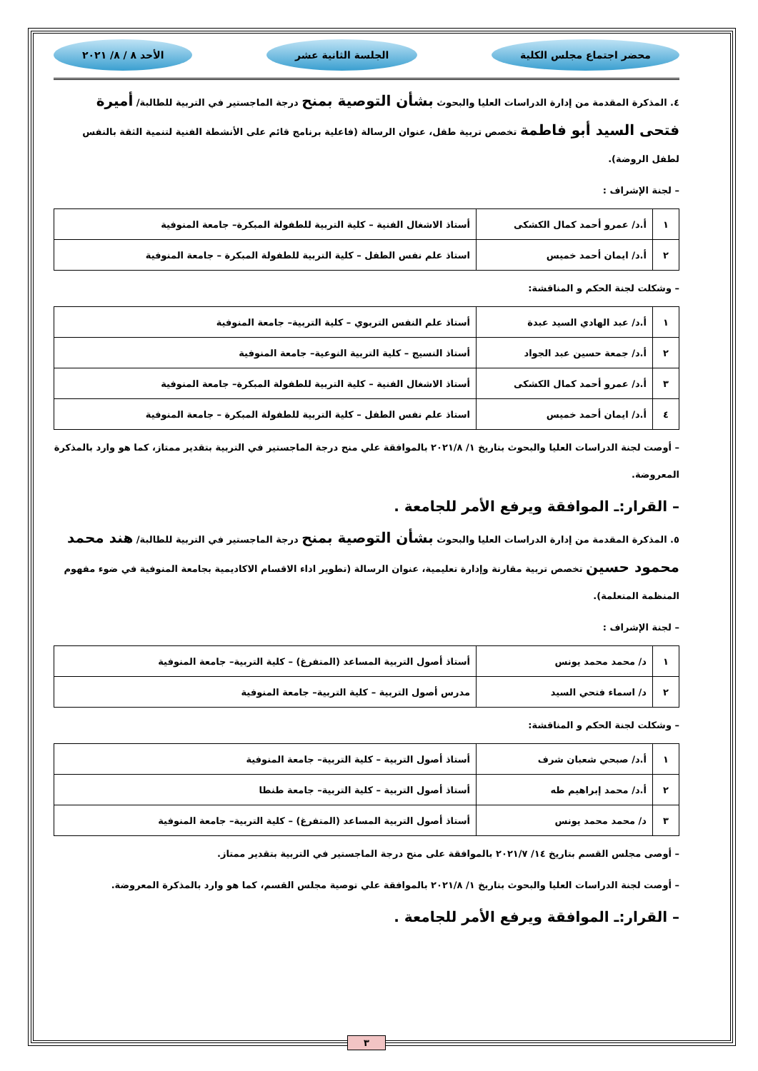محضر اجتماع مجلس الكلية الجلسة الثانية عشر الأحد ٨ / ٨/ ٢٠٢١
٤. المذكرة المقدمة من إدارة الدراسات العليا والبحوث بشأن التوصية بمنح درجة الماجستير في التربية للطالبة/ أميرة فتحى السيد أبو فاطمة تخصص تربية طفل، عنوان الرسالة (فاعلية برنامج قائم على الأنشطة الفنية لتنمية الثقة بالنفس لطفل الروضة).
– لجنة الإشراف :
| ١ | أ.د/ عمرو أحمد كمال الكشكى | أستاذ الاشغال الفنية – كلية التربية للطفولة المبكرة– جامعة المنوفية |
| ٢ | أ.د/ ايمان أحمد خميس | استاذ علم نفس الطفل – كلية التربية للطفولة المبكرة – جامعة المنوفية |
– وشكلت لجنة الحكم و المناقشة:
| ١ | أ.د/ عبد الهادي السيد عبدة | أستاذ علم النفس التربوي – كلية التربية– جامعة المنوفية |
| ٢ | أ.د/ جمعة حسين عبد الجواد | أستاذ النسيج – كلية التربية النوعية– جامعة المنوفية |
| ٣ | أ.د/ عمرو أحمد كمال الكشكى | أستاذ الاشغال الفنية – كلية التربية للطفولة المبكرة– جامعة المنوفية |
| ٤ | أ.د/ ايمان أحمد خميس | استاذ علم نفس الطفل – كلية التربية للطفولة المبكرة – جامعة المنوفية |
– أوصت لجنة الدراسات العليا والبحوث بتاريخ ١/ ٢٠٢١/٨ بالموافقة علي منح درجة الماجستير في التربية بتقدير ممتاز، كما هو وارد بالمذكرة المعروضة.
– القرار:ـ الموافقة ويرفع الأمر للجامعة .
٥. المذكرة المقدمة من إدارة الدراسات العليا والبحوث بشأن التوصية بمنح درجة الماجستير في التربية للطالبة/ هند محمد محمود حسين تخصص تربية مقارنة وإدارة تعليمية، عنوان الرسالة (تطوير اداء الاقسام الاكاديمية بجامعة المنوفية في ضوء مفهوم المنظمة المتعلمة).
– لجنة الإشراف :
| ١ | د/ محمد محمد يونس | أستاذ أصول التربية المساعد (المتفرغ) – كلية التربية– جامعة المنوفية |
| ٢ | د/ اسماء فتحي السيد | مدرس أصول التربية – كلية التربية– جامعة المنوفية |
– وشكلت لجنة الحكم و المناقشة:
| ١ | أ.د/ صبحي شعبان شرف | أستاذ أصول التربية – كلية التربية– جامعة المنوفية |
| ٢ | أ.د/ محمد إبراهيم طه | أستاذ أصول التربية – كلية التربية– جامعة طنطا |
| ٣ | د/ محمد محمد يونس | أستاذ أصول التربية المساعد (المتفرغ) – كلية التربية– جامعة المنوفية |
– أوصى مجلس القسم بتاريخ ١٤/ ٢٠٢١/٧ بالموافقة على منح درجة الماجستير في التربية بتقدير ممتاز.
– أوصت لجنة الدراسات العليا والبحوث بتاريخ ١/ ٢٠٢١/٨ بالموافقة علي توصية مجلس القسم، كما هو وارد بالمذكرة المعروضة.
– القرار:ـ الموافقة ويرفع الأمر للجامعة .
٣